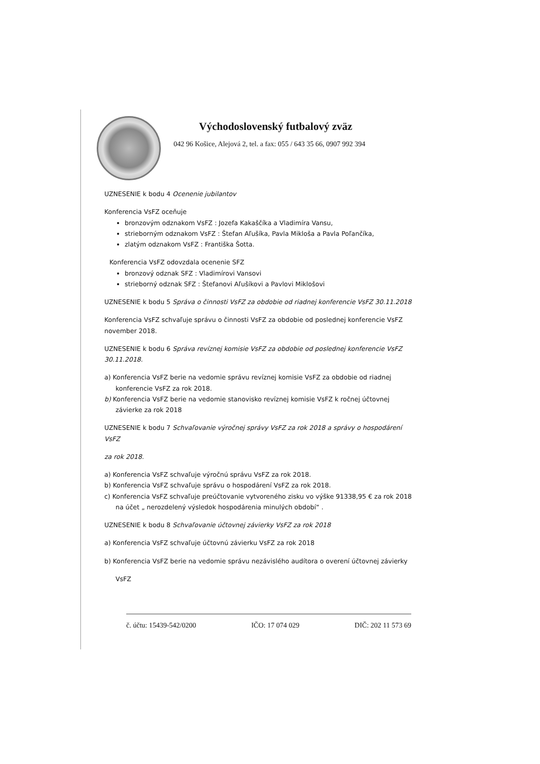Východoslovenský futbalový zväz
042 96 Košice, Alejová 2, tel. a fax: 055 / 643 35 66, 0907 992 394
UZNESENIE k bodu 4 Ocenenie jubilantov
Konferencia VsFZ oceňuje
bronzovým odznakom VsFZ : Jozefa Kakaščíka a Vladimíra Vansu,
strieborným odznakom VsFZ : Štefan Aľušíka, Pavla Mikloša a Pavla Poľančíka,
zlatým odznakom VsFZ : Františka Šotta.
Konferencia VsFZ odovzdala ocenenie SFZ
bronzový odznak SFZ : Vladimírovi Vansovi
strieborný odznak SFZ : Štefanovi Aľušíkovi a Pavlovi Miklošovi
UZNESENIE k bodu 5 Správa o činnosti VsFZ za obdobie od riadnej konferencie VsFZ 30.11.2018
Konferencia VsFZ schvaľuje správu o činnosti VsFZ za obdobie od poslednej konferencie VsFZ november 2018.
UZNESENIE k bodu 6 Správa revíznej komisie VsFZ za obdobie od poslednej konferencie VsFZ 30.11.2018.
a) Konferencia VsFZ berie na vedomie správu revíznej komisie VsFZ za obdobie od riadnej konferencie VsFZ za rok 2018.
b) Konferencia VsFZ berie na vedomie stanovisko revíznej komisie VsFZ k ročnej účtovnej závierke za rok 2018
UZNESENIE k bodu 7 Schvaľovanie výročnej správy VsFZ za rok 2018 a správy o hospodárení VsFZ
za rok 2018.
a) Konferencia VsFZ schvaľuje výročnú správu VsFZ za rok 2018.
b) Konferencia VsFZ schvaľuje správu o hospodárení VsFZ za rok 2018.
c) Konferencia VsFZ schvaľuje preúčtovanie vytvoreného zisku vo výške 91338,95 € za rok 2018 na účet „ nerozdelený výsledok hospodárenia minulých období“ .
UZNESENIE k bodu 8 Schvaľovanie účtovnej závierky VsFZ za rok 2018
a) Konferencia VsFZ schvaľuje účtovnú závierku VsFZ za rok 2018
b) Konferencia VsFZ berie na vedomie správu nezávislého audítora o overení účtovnej závierky
VsFZ
č. účtu: 15439-542/0200 IČO: 17 074 029 DIČ: 202 11 573 69